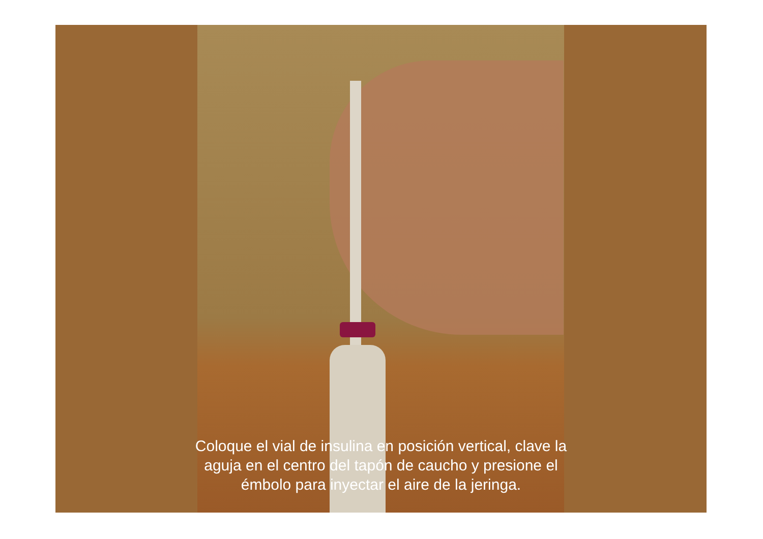Coloque el vial de insulina en posición vertical, clave la
aguja en el centro del tapón de caucho y presione el
émbolo para inyectar el aire de la jeringa.